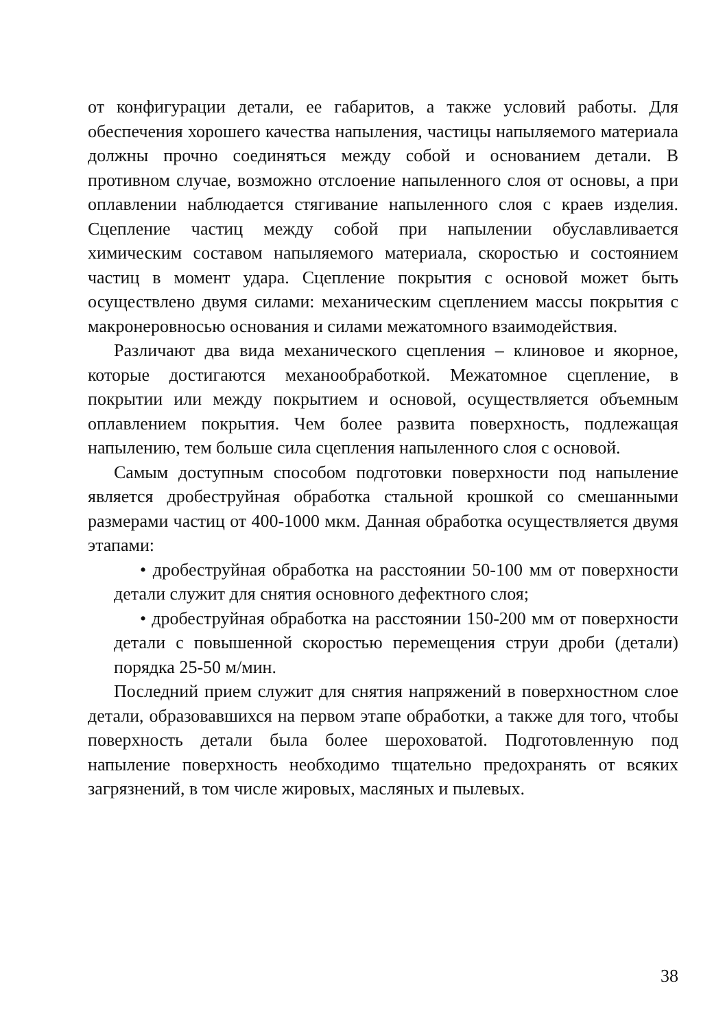от конфигурации детали, ее габаритов, а также условий работы. Для обеспечения хорошего качества напыления, частицы напыляемого материала должны прочно соединяться между собой и основанием детали. В противном случае, возможно отслоение напыленного слоя от основы, а при оплавлении наблюдается стягивание напыленного слоя с краев изделия. Сцепление частиц между собой при напылении обуславливается химическим составом напыляемого материала, скоростью и состоянием частиц в момент удара. Сцепление покрытия с основой может быть осуществлено двумя силами: механическим сцеплением массы покрытия с макронеровносью основания и силами межатомного взаимодействия.
Различают два вида механического сцепления – клиновое и якорное, которые достигаются механообработкой. Межатомное сцепление, в покрытии или между покрытием и основой, осуществляется объемным оплавлением покрытия. Чем более развита поверхность, подлежащая напылению, тем больше сила сцепления напыленного слоя с основой.
Самым доступным способом подготовки поверхности под напыление является дробеструйная обработка стальной крошкой со смешанными размерами частиц от 400-1000 мкм. Данная обработка осуществляется двумя этапами:
• дробеструйная обработка на расстоянии 50-100 мм от поверхности детали служит для снятия основного дефектного слоя;
• дробеструйная обработка на расстоянии 150-200 мм от поверхности детали с повышенной скоростью перемещения струи дроби (детали) порядка 25-50 м/мин.
Последний прием служит для снятия напряжений в поверхностном слое детали, образовавшихся на первом этапе обработки, а также для того, чтобы поверхность детали была более шероховатой. Подготовленную под напыление поверхность необходимо тщательно предохранять от всяких загрязнений, в том числе жировых, масляных и пылевых.
38